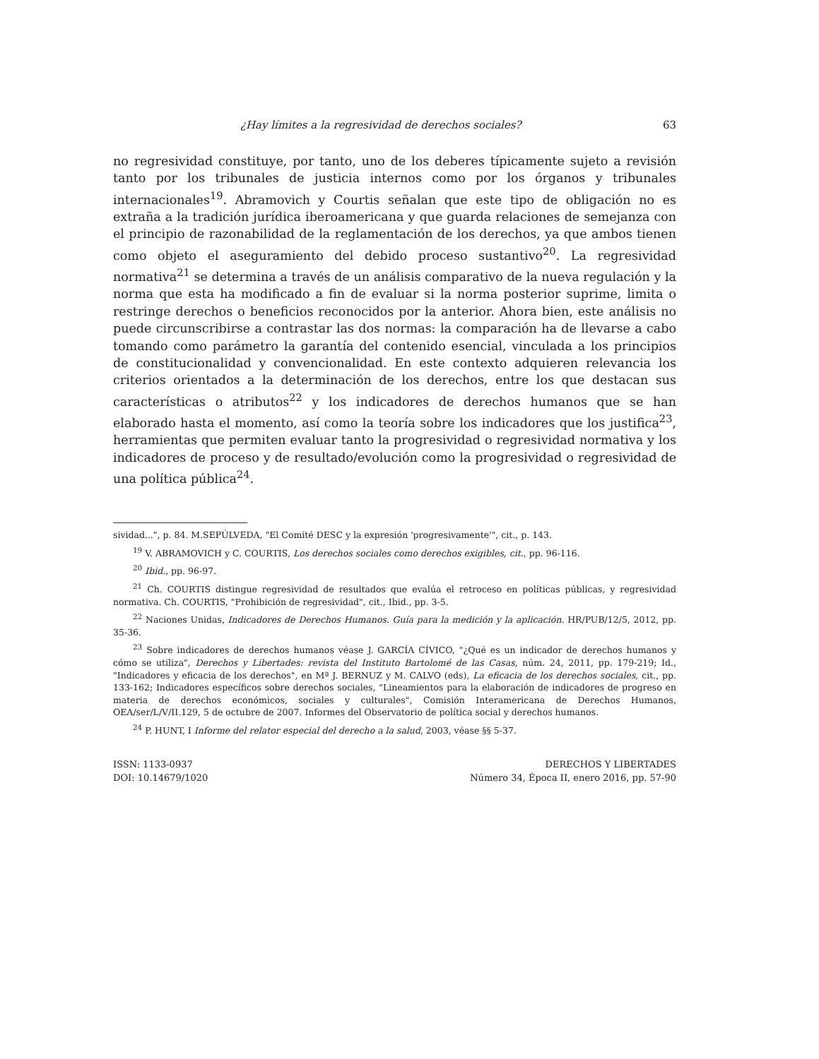¿Hay límites a la regresividad de derechos sociales? 63
no regresividad constituye, por tanto, uno de los deberes típicamente sujeto a revisión tanto por los tribunales de justicia internos como por los órganos y tribunales internacionales<sup>19</sup>. Abramovich y Courtis señalan que este tipo de obligación no es extraña a la tradición jurídica iberoamericana y que guarda relaciones de semejanza con el principio de razonabilidad de la reglamentación de los derechos, ya que ambos tienen como objeto el aseguramiento del debido proceso sustantivo<sup>20</sup>. La regresividad normativa<sup>21</sup> se determina a través de un análisis comparativo de la nueva regulación y la norma que esta ha modificado a fin de evaluar si la norma posterior suprime, limita o restringe derechos o beneficios reconocidos por la anterior. Ahora bien, este análisis no puede circunscribirse a contrastar las dos normas: la comparación ha de llevarse a cabo tomando como parámetro la garantía del contenido esencial, vinculada a los principios de constitucionalidad y convencionalidad. En este contexto adquieren relevancia los criterios orientados a la determinación de los derechos, entre los que destacan sus características o atributos<sup>22</sup> y los indicadores de derechos humanos que se han elaborado hasta el momento, así como la teoría sobre los indicadores que los justifica<sup>23</sup>, herramientas que permiten evaluar tanto la progresividad o regresividad normativa y los indicadores de proceso y de resultado/evolución como la progresividad o regresividad de una política pública<sup>24</sup>.
sividad...", p. 84. M.SEPÚLVEDA, "El Comité DESC y la expresión 'progresivamente'", cit., p. 143.
<sup>19</sup> V. ABRAMOVICH y C. COURTIS, Los derechos sociales como derechos exigibles, cit., pp. 96-116.
<sup>20</sup> Ibid., pp. 96-97.
<sup>21</sup> Ch. COURTIS distingue regresividad de resultados que evalúa el retroceso en políticas públicas, y regresividad normativa. Ch. COURTIS, "Prohibición de regresividad", cit., Ibid., pp. 3-5.
<sup>22</sup> Naciones Unidas, Indicadores de Derechos Humanos. Guía para la medición y la aplicación. HR/PUB/12/5, 2012, pp. 35-36.
<sup>23</sup> Sobre indicadores de derechos humanos véase J. GARCÍA CÍVICO, "¿Qué es un indicador de derechos humanos y cómo se utiliza", Derechos y Libertades: revista del Instituto Bartolomé de las Casas, núm. 24, 2011, pp. 179-219; Id., "Indicadores y eficacia de los derechos", en Mª J. BERNUZ y M. CALVO (eds), La eficacia de los derechos sociales, cit., pp. 133-162; Indicadores específicos sobre derechos sociales, "Lineamientos para la elaboración de indicadores de progreso en materia de derechos económicos, sociales y culturales", Comisión Interamericana de Derechos Humanos, OEA/ser/L/V/II.129, 5 de octubre de 2007. Informes del Observatorio de política social y derechos humanos.
<sup>24</sup> P. HUNT, I Informe del relator especial del derecho a la salud, 2003, véase §§ 5-37.
ISSN: 1133-0937
DOI: 10.14679/1020
DERECHOS Y LIBERTADES
Número 34, Época II, enero 2016, pp. 57-90